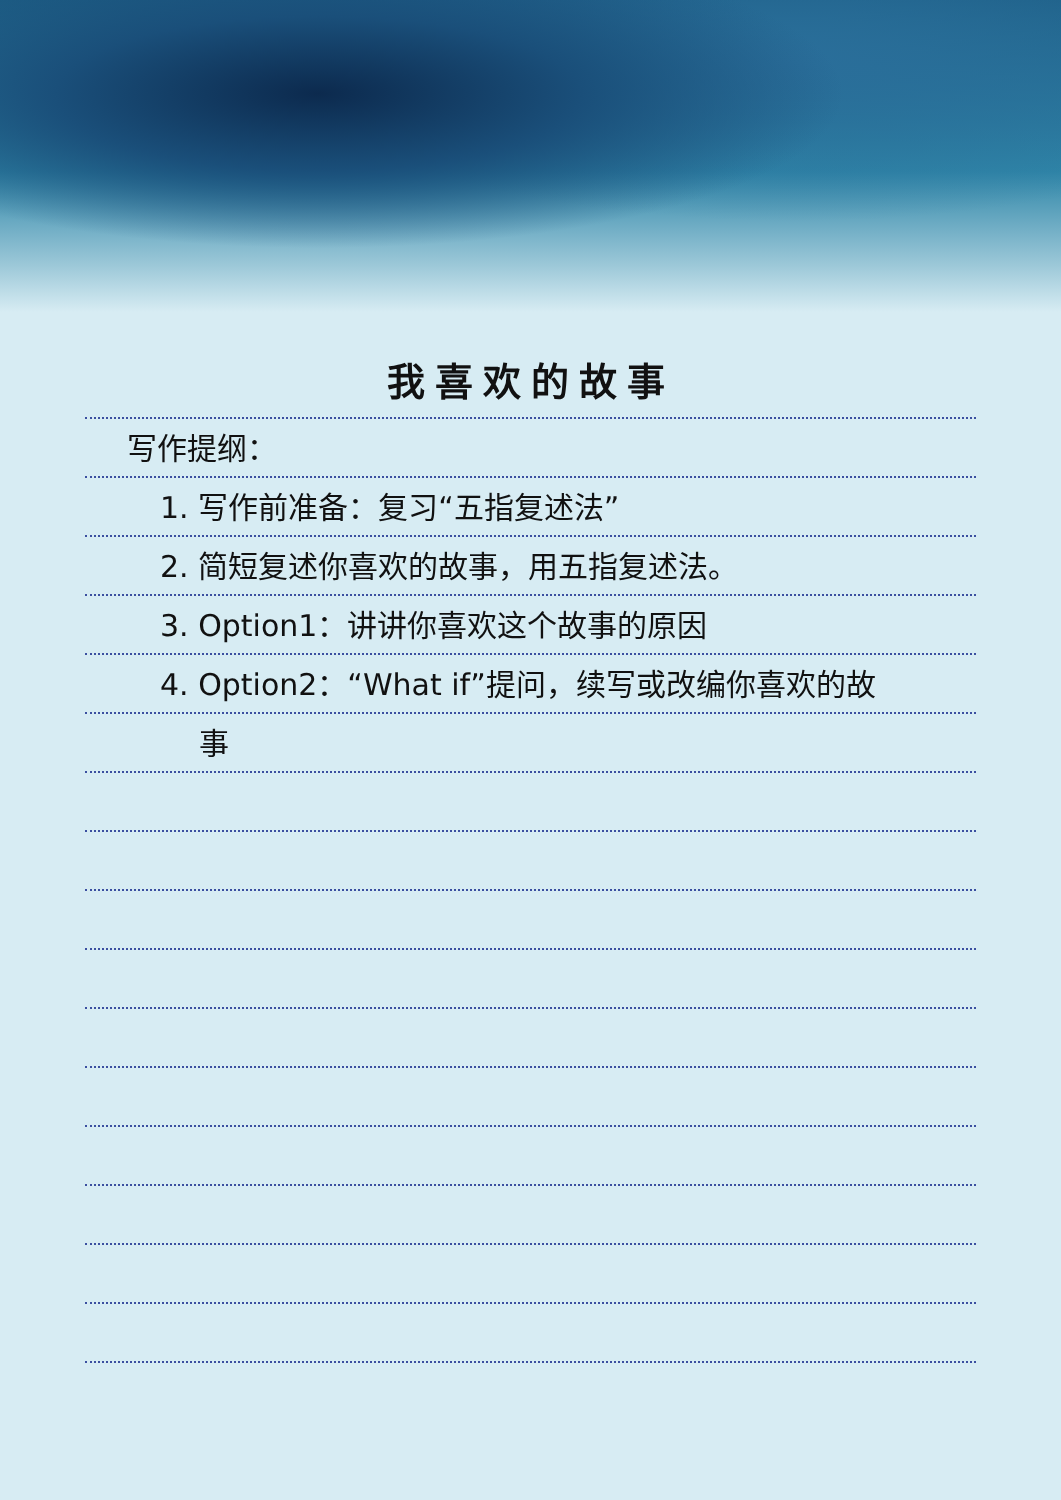我喜欢的故事
写作提纲：
1. 写作前准备：复习“五指复述法”
2. 简短复述你喜欢的故事，用五指复述法。
3. Option1：讲讲你喜欢这个故事的原因
4. Option2：“What if”提问，续写或改编你喜欢的故
事